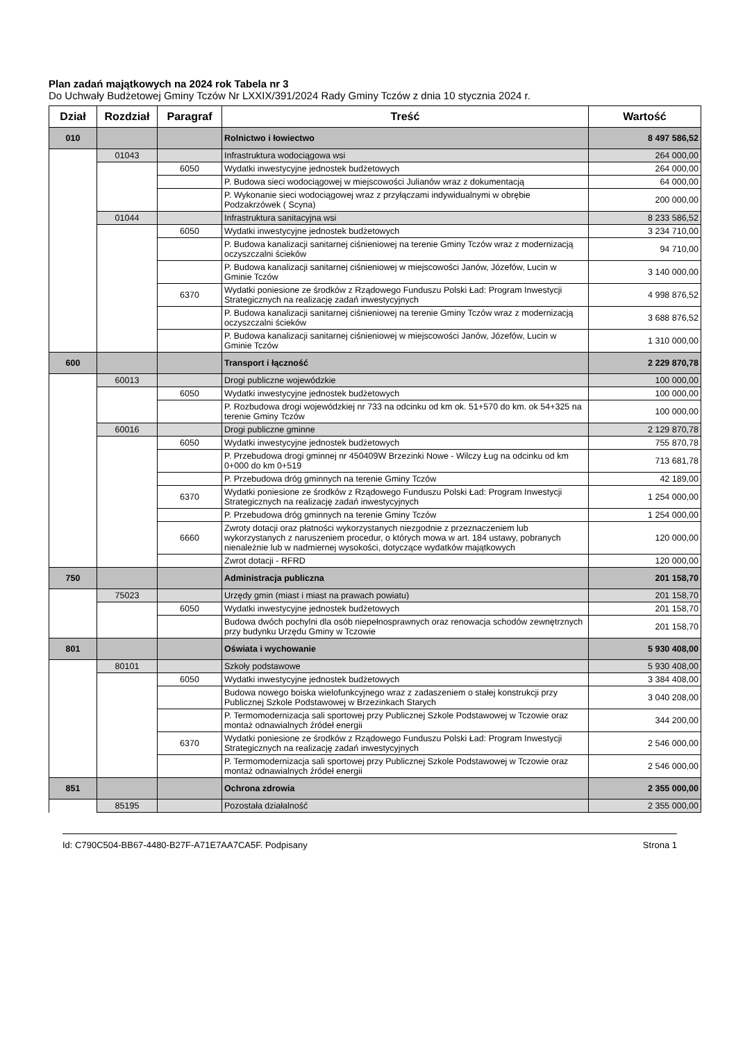Plan zadań majątkowych na 2024 rok Tabela nr 3
Do Uchwały Budżetowej Gminy Tczów Nr LXXIX/391/2024 Rady Gminy Tczów z dnia 10 stycznia 2024 r.
| Dział | Rozdział | Paragraf | Treść | Wartość |
| --- | --- | --- | --- | --- |
| 010 | | | Rolnictwo i łowiectwo | 8 497 586,52 |
| | 01043 | | Infrastruktura wodociągowa wsi | 264 000,00 |
| | | 6050 | Wydatki inwestycyjne jednostek budżetowych | 264 000,00 |
| | | | P. Budowa sieci wodociągowej w miejscowości Julianów wraz z dokumentacją | 64 000,00 |
| | | | P. Wykonanie sieci wodociągowej wraz z przyłączami indywidualnymi w obrębie Podzakrzówek ( Scyna) | 200 000,00 |
| | 01044 | | Infrastruktura sanitacyjna wsi | 8 233 586,52 |
| | | 6050 | Wydatki inwestycyjne jednostek budżetowych | 3 234 710,00 |
| | | | P. Budowa kanalizacji sanitarnej ciśnieniowej na terenie Gminy Tczów wraz z modernizacją oczyszczalni ścieków | 94 710,00 |
| | | | P. Budowa kanalizacji sanitarnej ciśnieniowej w miejscowości Janów, Józefów, Lucin w Gminie Tczów | 3 140 000,00 |
| | | 6370 | Wydatki poniesione ze środków z Rządowego Funduszu Polski Ład: Program Inwestycji Strategicznych na realizację zadań inwestycyjnych | 4 998 876,52 |
| | | | P. Budowa kanalizacji sanitarnej ciśnieniowej na terenie Gminy Tczów wraz z modernizacją oczyszczalni ścieków | 3 688 876,52 |
| | | | P. Budowa kanalizacji sanitarnej ciśnieniowej w miejscowości Janów, Józefów, Lucin w Gminie Tczów | 1 310 000,00 |
| 600 | | | Transport i łączność | 2 229 870,78 |
| | 60013 | | Drogi publiczne wojewódzkie | 100 000,00 |
| | | 6050 | Wydatki inwestycyjne jednostek budżetowych | 100 000,00 |
| | | | P. Rozbudowa drogi wojewódzkiej nr 733 na odcinku od km ok. 51+570 do km. ok 54+325 na terenie Gminy Tczów | 100 000,00 |
| | 60016 | | Drogi publiczne gminne | 2 129 870,78 |
| | | 6050 | Wydatki inwestycyjne jednostek budżetowych | 755 870,78 |
| | | | P. Przebudowa drogi gminnej nr 450409W Brzezinki Nowe - Wilczy Ług na odcinku od km 0+000 do km 0+519 | 713 681,78 |
| | | | P. Przebudowa dróg gminnych na terenie Gminy Tczów | 42 189,00 |
| | | 6370 | Wydatki poniesione ze środków z Rządowego Funduszu Polski Ład: Program Inwestycji Strategicznych na realizację zadań inwestycyjnych | 1 254 000,00 |
| | | | P. Przebudowa dróg gminnych na terenie Gminy Tczów | 1 254 000,00 |
| | | 6660 | Zwroty dotacji oraz płatności wykorzystanych niezgodnie z przeznaczeniem lub wykorzystanych z naruszeniem procedur, o których mowa w art. 184 ustawy, pobranych nienależnie lub w nadmiernej wysokości, dotyczące wydatków majątkowych | 120 000,00 |
| | | | Zwrot dotacji - RFRD | 120 000,00 |
| 750 | | | Administracja publiczna | 201 158,70 |
| | 75023 | | Urzędy gmin (miast i miast na prawach powiatu) | 201 158,70 |
| | | 6050 | Wydatki inwestycyjne jednostek budżetowych | 201 158,70 |
| | | | Budowa dwóch pochylni dla osób niepełnosprawnych oraz renowacja schodów zewnętrznych przy budynku Urzędu Gminy w Tczowie | 201 158,70 |
| 801 | | | Oświata i wychowanie | 5 930 408,00 |
| | 80101 | | Szkoły podstawowe | 5 930 408,00 |
| | | 6050 | Wydatki inwestycyjne jednostek budżetowych | 3 384 408,00 |
| | | | Budowa nowego boiska wielofunkcyjnego wraz z zadaszeniem o stałej konstrukcji przy Publicznej Szkole Podstawowej w Brzezinkach Starych | 3 040 208,00 |
| | | | P. Termomodernizacja sali sportowej przy Publicznej Szkole Podstawowej w Tczowie oraz montaż odnawialnych źródeł energii | 344 200,00 |
| | | 6370 | Wydatki poniesione ze środków z Rządowego Funduszu Polski Ład: Program Inwestycji Strategicznych na realizację zadań inwestycyjnych | 2 546 000,00 |
| | | | P. Termomodernizacja sali sportowej przy Publicznej Szkole Podstawowej w Tczowie oraz montaż odnawialnych źródeł energii | 2 546 000,00 |
| 851 | | | Ochrona zdrowia | 2 355 000,00 |
| | 85195 | | Pozostała działalność | 2 355 000,00 |
Id: C790C504-BB67-4480-B27F-A71E7AA7CA5F. Podpisany Strona 1